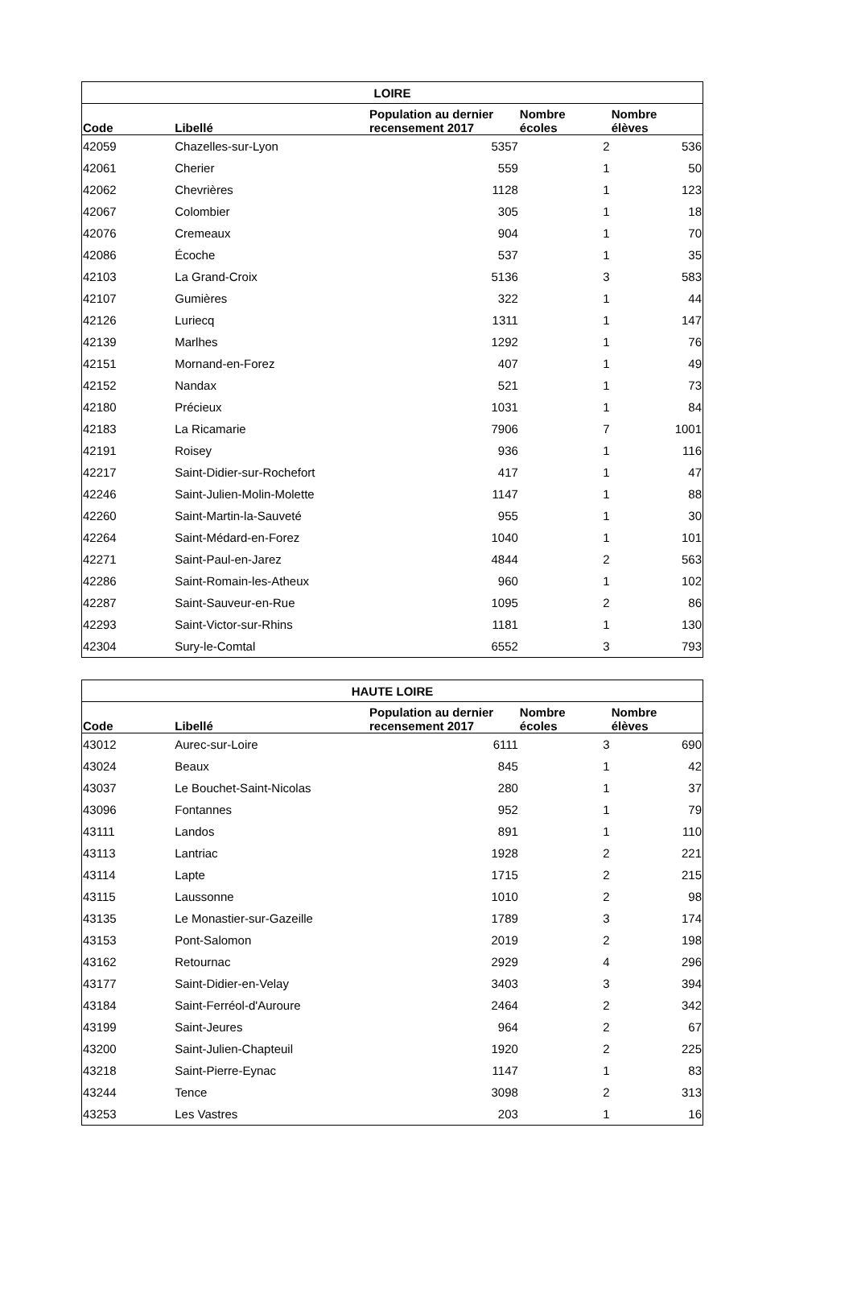| LOIRE | | | | |
| --- | --- | --- | --- | --- |
| Code | Libellé | Population au dernier recensement 2017 | Nombre écoles | Nombre élèves |
| 42059 | Chazelles-sur-Lyon | 5357 | 2 | 536 |
| 42061 | Cherier | 559 | 1 | 50 |
| 42062 | Chevrières | 1128 | 1 | 123 |
| 42067 | Colombier | 305 | 1 | 18 |
| 42076 | Cremeaux | 904 | 1 | 70 |
| 42086 | Écoche | 537 | 1 | 35 |
| 42103 | La Grand-Croix | 5136 | 3 | 583 |
| 42107 | Gumières | 322 | 1 | 44 |
| 42126 | Luriecq | 1311 | 1 | 147 |
| 42139 | Marlhes | 1292 | 1 | 76 |
| 42151 | Mornand-en-Forez | 407 | 1 | 49 |
| 42152 | Nandax | 521 | 1 | 73 |
| 42180 | Précieux | 1031 | 1 | 84 |
| 42183 | La Ricamarie | 7906 | 7 | 1001 |
| 42191 | Roisey | 936 | 1 | 116 |
| 42217 | Saint-Didier-sur-Rochefort | 417 | 1 | 47 |
| 42246 | Saint-Julien-Molin-Molette | 1147 | 1 | 88 |
| 42260 | Saint-Martin-la-Sauveté | 955 | 1 | 30 |
| 42264 | Saint-Médard-en-Forez | 1040 | 1 | 101 |
| 42271 | Saint-Paul-en-Jarez | 4844 | 2 | 563 |
| 42286 | Saint-Romain-les-Atheux | 960 | 1 | 102 |
| 42287 | Saint-Sauveur-en-Rue | 1095 | 2 | 86 |
| 42293 | Saint-Victor-sur-Rhins | 1181 | 1 | 130 |
| 42304 | Sury-le-Comtal | 6552 | 3 | 793 |
| HAUTE LOIRE | | | | |
| --- | --- | --- | --- | --- |
| Code | Libellé | Population au dernier recensement 2017 | Nombre écoles | Nombre élèves |
| 43012 | Aurec-sur-Loire | 6111 | 3 | 690 |
| 43024 | Beaux | 845 | 1 | 42 |
| 43037 | Le Bouchet-Saint-Nicolas | 280 | 1 | 37 |
| 43096 | Fontannes | 952 | 1 | 79 |
| 43111 | Landos | 891 | 1 | 110 |
| 43113 | Lantriac | 1928 | 2 | 221 |
| 43114 | Lapte | 1715 | 2 | 215 |
| 43115 | Laussonne | 1010 | 2 | 98 |
| 43135 | Le Monastier-sur-Gazeille | 1789 | 3 | 174 |
| 43153 | Pont-Salomon | 2019 | 2 | 198 |
| 43162 | Retournac | 2929 | 4 | 296 |
| 43177 | Saint-Didier-en-Velay | 3403 | 3 | 394 |
| 43184 | Saint-Ferréol-d'Auroure | 2464 | 2 | 342 |
| 43199 | Saint-Jeures | 964 | 2 | 67 |
| 43200 | Saint-Julien-Chapteuil | 1920 | 2 | 225 |
| 43218 | Saint-Pierre-Eynac | 1147 | 1 | 83 |
| 43244 | Tence | 3098 | 2 | 313 |
| 43253 | Les Vastres | 203 | 1 | 16 |